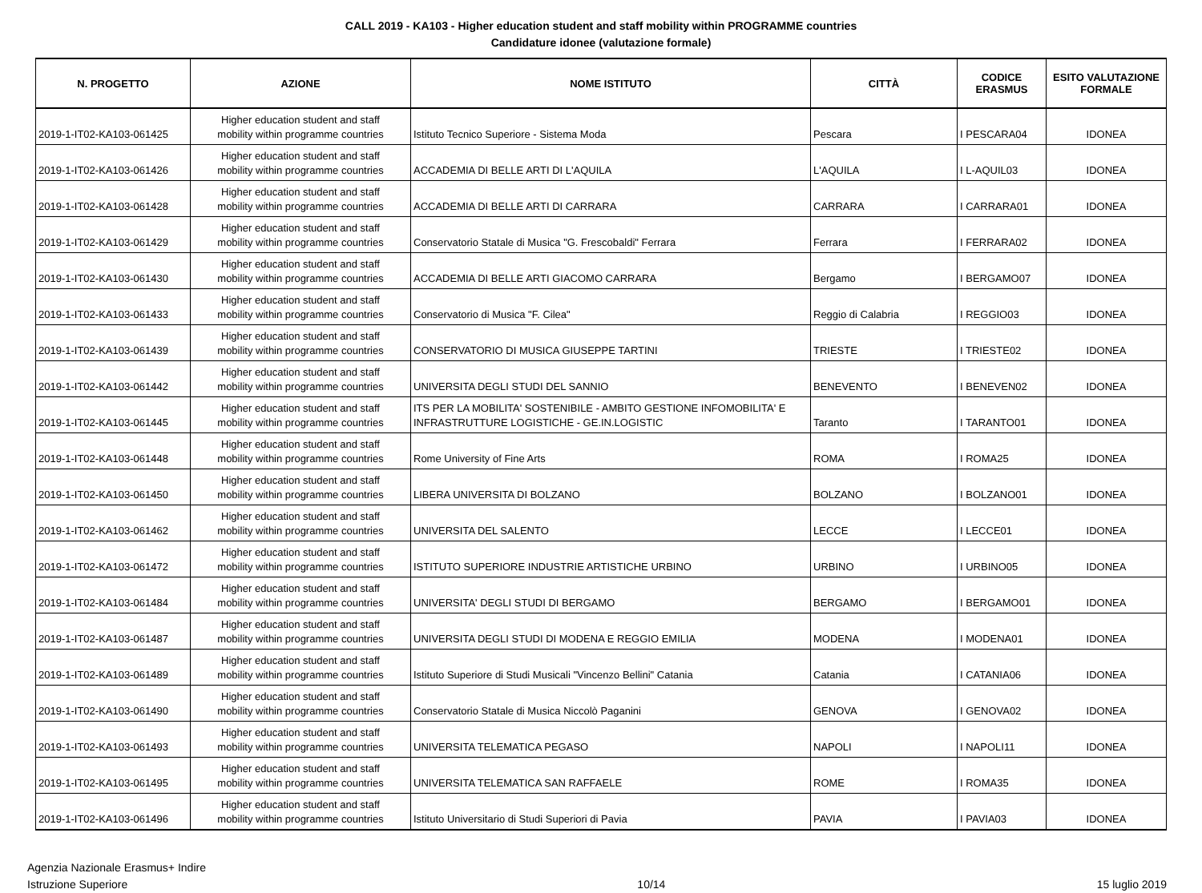CALL 2019 - KA103 - Higher education student and staff mobility within PROGRAMME countries
Candidature idonee (valutazione formale)
| N. PROGETTO | AZIONE | NOME ISTITUTO | CITTÀ | CODICE ERASMUS | ESITO VALUTAZIONE FORMALE |
| --- | --- | --- | --- | --- | --- |
| 2019-1-IT02-KA103-061425 | Higher education student and staff mobility within programme countries | Istituto Tecnico Superiore - Sistema Moda | Pescara | I PESCARA04 | IDONEA |
| 2019-1-IT02-KA103-061426 | Higher education student and staff mobility within programme countries | ACCADEMIA DI BELLE ARTI DI L'AQUILA | L'AQUILA | I L-AQUIL03 | IDONEA |
| 2019-1-IT02-KA103-061428 | Higher education student and staff mobility within programme countries | ACCADEMIA DI BELLE ARTI DI CARRARA | CARRARA | I CARRARA01 | IDONEA |
| 2019-1-IT02-KA103-061429 | Higher education student and staff mobility within programme countries | Conservatorio Statale di Musica "G. Frescobaldi" Ferrara | Ferrara | I FERRARA02 | IDONEA |
| 2019-1-IT02-KA103-061430 | Higher education student and staff mobility within programme countries | ACCADEMIA DI BELLE ARTI GIACOMO CARRARA | Bergamo | I BERGAMO07 | IDONEA |
| 2019-1-IT02-KA103-061433 | Higher education student and staff mobility within programme countries | Conservatorio di Musica "F. Cilea" | Reggio di Calabria | I REGGIO03 | IDONEA |
| 2019-1-IT02-KA103-061439 | Higher education student and staff mobility within programme countries | CONSERVATORIO DI MUSICA GIUSEPPE TARTINI | TRIESTE | I TRIESTE02 | IDONEA |
| 2019-1-IT02-KA103-061442 | Higher education student and staff mobility within programme countries | UNIVERSITA DEGLI STUDI DEL SANNIO | BENEVENTO | I BENEVEN02 | IDONEA |
| 2019-1-IT02-KA103-061445 | Higher education student and staff mobility within programme countries | ITS PER LA MOBILITA' SOSTENIBILE - AMBITO GESTIONE INFOMOBILITA' E INFRASTRUTTURE LOGISTICHE - GE.IN.LOGISTIC | Taranto | I TARANTO01 | IDONEA |
| 2019-1-IT02-KA103-061448 | Higher education student and staff mobility within programme countries | Rome University of Fine Arts | ROMA | I ROMA25 | IDONEA |
| 2019-1-IT02-KA103-061450 | Higher education student and staff mobility within programme countries | LIBERA UNIVERSITA DI BOLZANO | BOLZANO | I BOLZANO01 | IDONEA |
| 2019-1-IT02-KA103-061462 | Higher education student and staff mobility within programme countries | UNIVERSITA DEL SALENTO | LECCE | I LECCE01 | IDONEA |
| 2019-1-IT02-KA103-061472 | Higher education student and staff mobility within programme countries | ISTITUTO SUPERIORE INDUSTRIE ARTISTICHE URBINO | URBINO | I URBINO05 | IDONEA |
| 2019-1-IT02-KA103-061484 | Higher education student and staff mobility within programme countries | UNIVERSITA' DEGLI STUDI DI BERGAMO | BERGAMO | I BERGAMO01 | IDONEA |
| 2019-1-IT02-KA103-061487 | Higher education student and staff mobility within programme countries | UNIVERSITA DEGLI STUDI DI MODENA E REGGIO EMILIA | MODENA | I MODENA01 | IDONEA |
| 2019-1-IT02-KA103-061489 | Higher education student and staff mobility within programme countries | Istituto Superiore di Studi Musicali "Vincenzo Bellini" Catania | Catania | I CATANIA06 | IDONEA |
| 2019-1-IT02-KA103-061490 | Higher education student and staff mobility within programme countries | Conservatorio Statale di Musica Niccolò Paganini | GENOVA | I GENOVA02 | IDONEA |
| 2019-1-IT02-KA103-061493 | Higher education student and staff mobility within programme countries | UNIVERSITA TELEMATICA PEGASO | NAPOLI | I NAPOLI11 | IDONEA |
| 2019-1-IT02-KA103-061495 | Higher education student and staff mobility within programme countries | UNIVERSITA TELEMATICA SAN RAFFAELE | ROME | I ROMA35 | IDONEA |
| 2019-1-IT02-KA103-061496 | Higher education student and staff mobility within programme countries | Istituto Universitario di Studi Superiori di Pavia | PAVIA | I PAVIA03 | IDONEA |
Agenzia Nazionale Erasmus+ Indire
Istruzione Superiore
10/14 15 luglio 2019